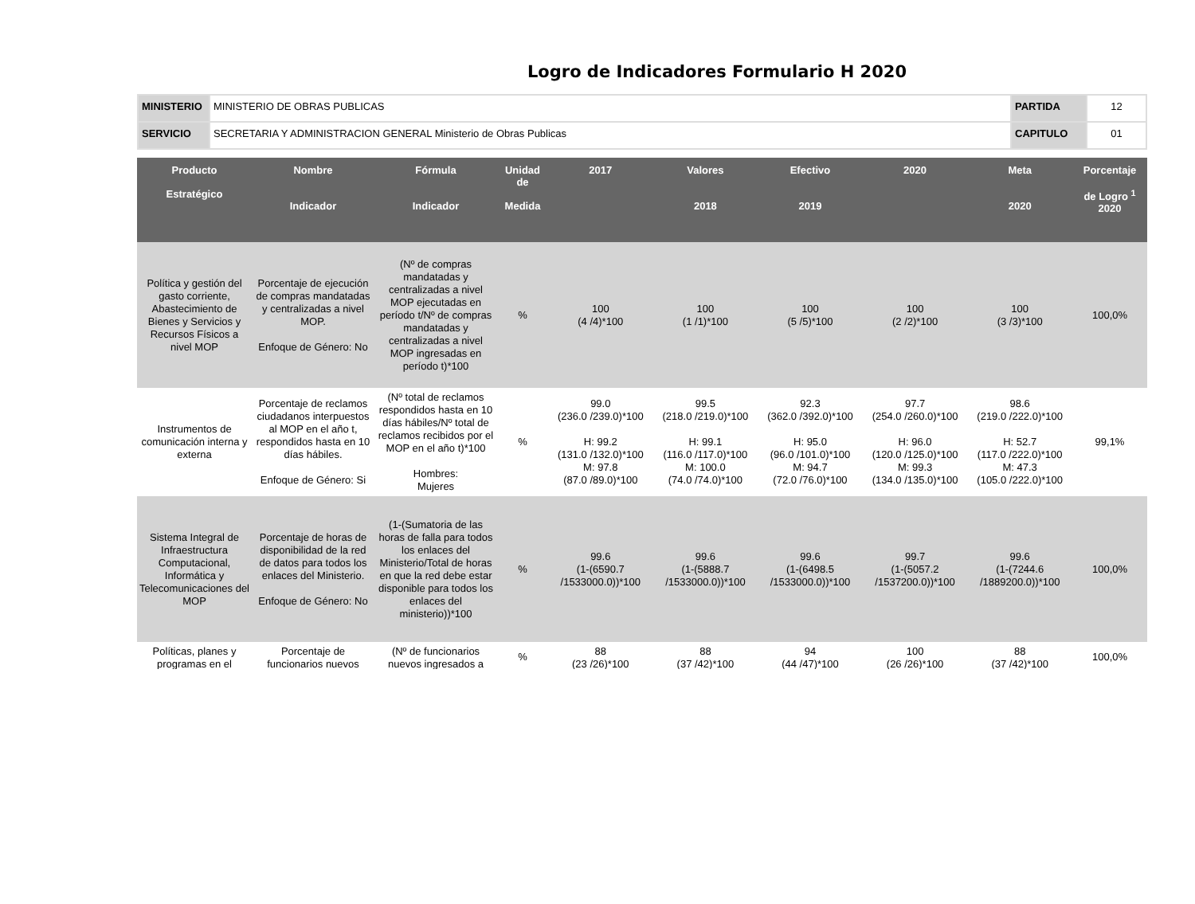Logro de Indicadores Formulario H 2020
| MINISTERIO | MINISTERIO DE OBRAS PUBLICAS | PARTIDA | 12 |
| SERVICIO | SECRETARIA Y ADMINISTRACION GENERAL Ministerio de Obras Publicas | CAPITULO | 01 |
| Producto Estratégico | Nombre Indicador | Fórmula Indicador | Unidad de Medida | 2017 | Valores 2018 | Efectivo 2019 | 2020 | Meta 2020 | Porcentaje de Logro <sup>1</sup> 2020 |
| --- | --- | --- | --- | --- | --- | --- | --- | --- | --- |
| Política y gestión del gasto corriente, Abastecimiento de Bienes y Servicios y Recursos Físicos a nivel MOP | Porcentaje de ejecución de compras mandatadas y centralizadas a nivel MOP. Enfoque de Género: No | (Nº de compras mandatadas y centralizadas a nivel MOP ejecutadas en período t/Nº de compras mandatadas y centralizadas a nivel MOP ingresadas en período t)*100 | % | 100 (4 /4)*100 | 100 (1 /1)*100 | 100 (5 /5)*100 | 100 (2 /2)*100 | 100 (3 /3)*100 | 100,0% |
| Instrumentos de comunicación interna y externa | Porcentaje de reclamos ciudadanos interpuestos al MOP en el año t, respondidos hasta en 10 días hábiles. Enfoque de Género: Si | (Nº total de reclamos respondidos hasta en 10 días hábiles/Nº total de reclamos recibidos por el MOP en el año t)*100 Hombres: Mujeres | % | 99.0 (236.0 /239.0)*100 H: 99.2 (131.0 /132.0)*100 M: 97.8 (87.0 /89.0)*100 | 99.5 (218.0 /219.0)*100 H: 99.1 (116.0 /117.0)*100 M: 100.0 (74.0 /74.0)*100 | 92.3 (362.0 /392.0)*100 H: 95.0 (96.0 /101.0)*100 M: 94.7 (72.0 /76.0)*100 | 97.7 (254.0 /260.0)*100 H: 96.0 (120.0 /125.0)*100 M: 99.3 (134.0 /135.0)*100 | 98.6 (219.0 /222.0)*100 H: 52.7 (117.0 /222.0)*100 M: 47.3 (105.0 /222.0)*100 | 99,1% |
| Sistema Integral de Infraestructura Computacional, Informática y Telecomunicaciones del MOP | Porcentaje de horas de disponibilidad de la red de datos para todos los enlaces del Ministerio. Enfoque de Género: No | (1-(Sumatoria de las horas de falla para todos los enlaces del Ministerio/Total de horas en que la red debe estar disponible para todos los enlaces del ministerio))*100 | % | 99.6 (1-(6590.7 /1533000.0))*100 | 99.6 (1-(5888.7 /1533000.0))*100 | 99.6 (1-(6498.5 /1533000.0))*100 | 99.7 (1-(5057.2 /1537200.0))*100 | 99.6 (1-(7244.6 /1889200.0))*100 | 100,0% |
| Políticas, planes y programas en el | Porcentaje de funcionarios nuevos | (Nº de funcionarios nuevos ingresados a | % | 88 (23 /26)*100 | 88 (37 /42)*100 | 94 (44 /47)*100 | 100 (26 /26)*100 | 88 (37 /42)*100 | 100,0% |